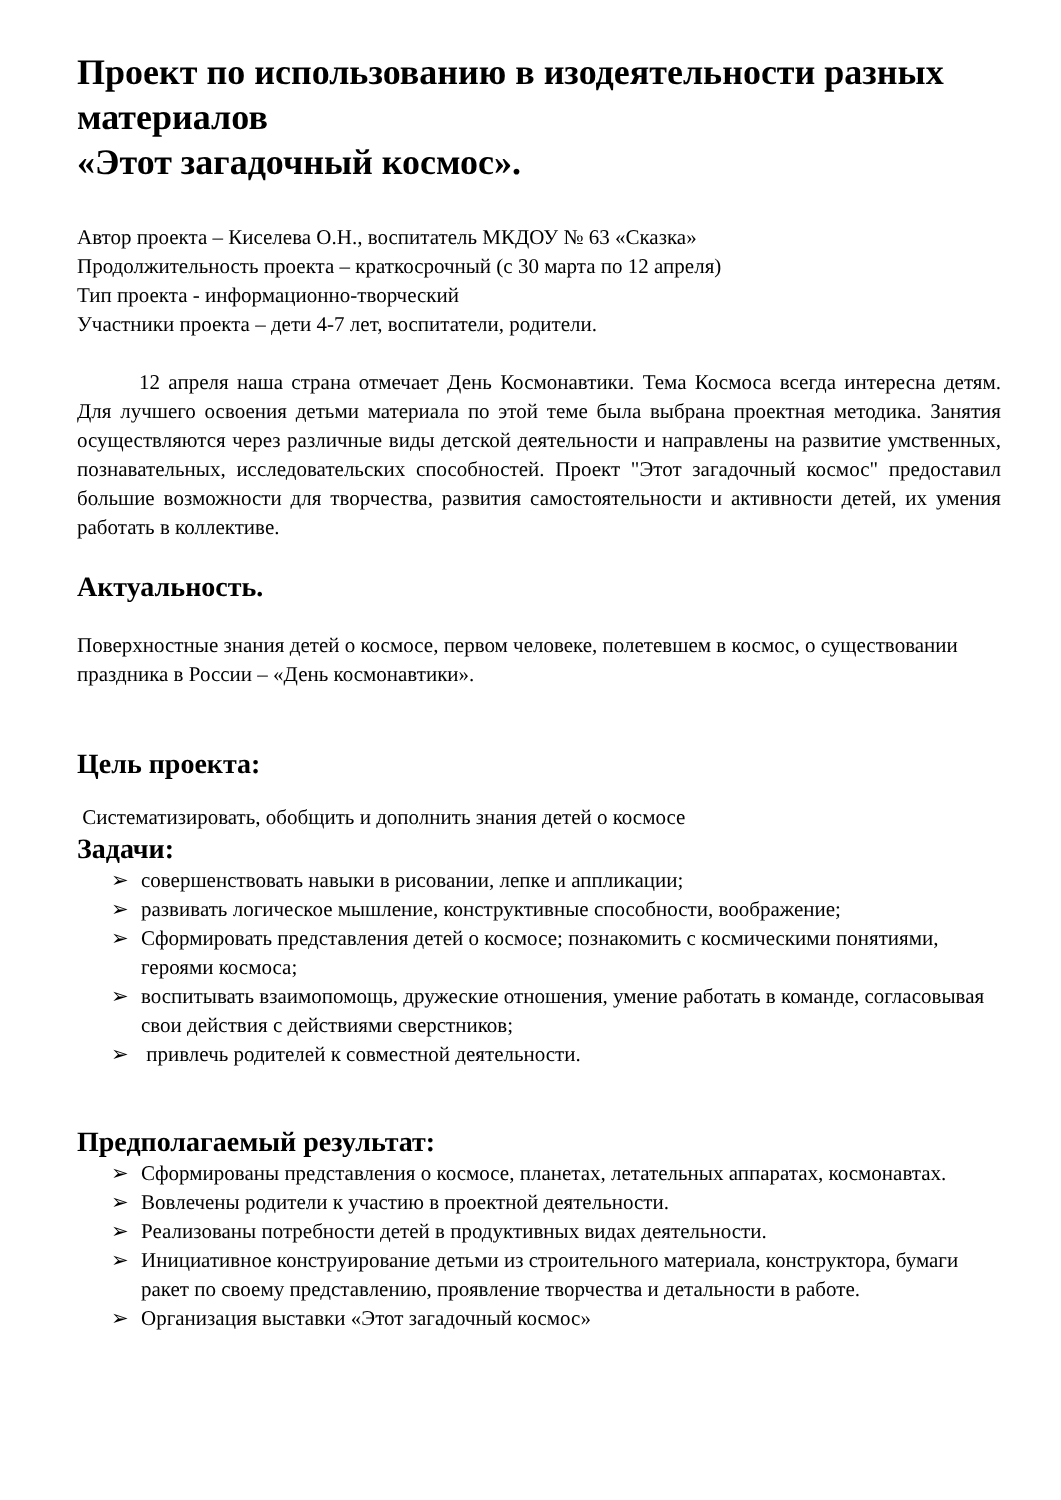Проект по использованию в изодеятельности разных материалов
«Этот загадочный космос».
Автор проекта – Киселева О.Н., воспитатель МКДОУ № 63 «Сказка»
Продолжительность проекта – краткосрочный (с 30 марта по 12 апреля)
Тип проекта - информационно-творческий
Участники проекта – дети 4-7 лет, воспитатели, родители.
12 апреля наша страна отмечает День Космонавтики. Тема Космоса всегда интересна детям. Для лучшего освоения детьми материала по этой теме была выбрана проектная методика. Занятия осуществляются через различные виды детской деятельности и направлены на развитие умственных, познавательных, исследовательских способностей. Проект "Этот загадочный космос" предоставил большие возможности для творчества, развития самостоятельности и активности детей, их умения работать в коллективе.
Актуальность.
Поверхностные знания детей о космосе, первом человеке, полетевшем в космос, о существовании праздника в России – «День космонавтики».
Цель проекта:
Систематизировать, обобщить и дополнить знания детей о космосе
Задачи:
➢ совершенствовать навыки в рисовании, лепке и аппликации;
➢ развивать логическое мышление, конструктивные способности, воображение;
➢ Сформировать представления детей о космосе; познакомить с космическими понятиями, героями космоса;
➢ воспитывать взаимопомощь, дружеские отношения, умение работать в команде, согласовывая свои действия с действиями сверстников;
➢ привлечь родителей к совместной деятельности.
Предполагаемый результат:
➢ Сформированы представления о космосе, планетах, летательных аппаратах, космонавтах.
➢ Вовлечены родители к участию в проектной деятельности.
➢ Реализованы потребности детей в продуктивных видах деятельности.
➢ Инициативное конструирование детьми из строительного материала, конструктора, бумаги ракет по своему представлению, проявление творчества и детальности в работе.
➢ Организация выставки «Этот загадочный космос»